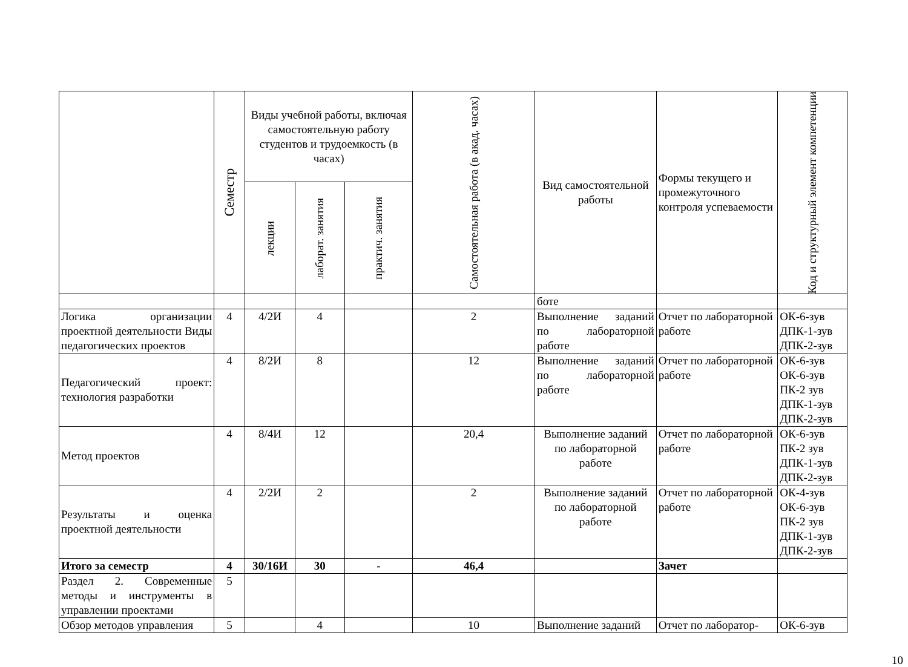| | Семестр | Виды учебной работы, включая самостоятельную работу студентов и трудоемкость (в часах) | | | Самостоятельная работа (в акад. часах) | Вид самостоятельной работы | Формы текущего и промежуточного контроля успеваемости | Код и структурный элемент компетенции |
| --- | --- | --- | --- | --- | --- | --- | --- | --- |
| | | лекции | лаборат. занятия | практич. занятия | | | | |
| | | | | | | боте | | |
| Логика организации проектной деятельности Виды педагогических проектов | 4 | 4/2И | 4 | | 2 | Выполнение заданий по лабораторной работе | Отчет по лабораторной работе | ОК-6-зув ДПК-1-зув ДПК-2-зув |
| Педагогический проект: технология разработки | 4 | 8/2И | 8 | | 12 | Выполнение заданий по лабораторной работе | Отчет по лабораторной работе | ОК-6-зув ОК-6-зув ПК-2 зув ДПК-1-зув ДПК-2-зув |
| Метод проектов | 4 | 8/4И | 12 | | 20,4 | Выполнение заданий по лабораторной работе | Отчет по лабораторной работе | ОК-6-зув ПК-2 зув ДПК-1-зув ДПК-2-зув |
| Результаты и оценка проектной деятельности | 4 | 2/2И | 2 | | 2 | Выполнение заданий по лабораторной работе | Отчет по лабораторной работе | ОК-4-зув ОК-6-зув ПК-2 зув ДПК-1-зув ДПК-2-зув |
| Итого за семестр | 4 | 30/16И | 30 | - | 46,4 | | Зачет | |
| Раздел 2. Современные методы и инструменты в управлении проектами | 5 | | | | | | | |
| Обзор методов управления | 5 | | 4 | | 10 | Выполнение заданий | Отчет по лаборатор- | ОК-6-зув |
10